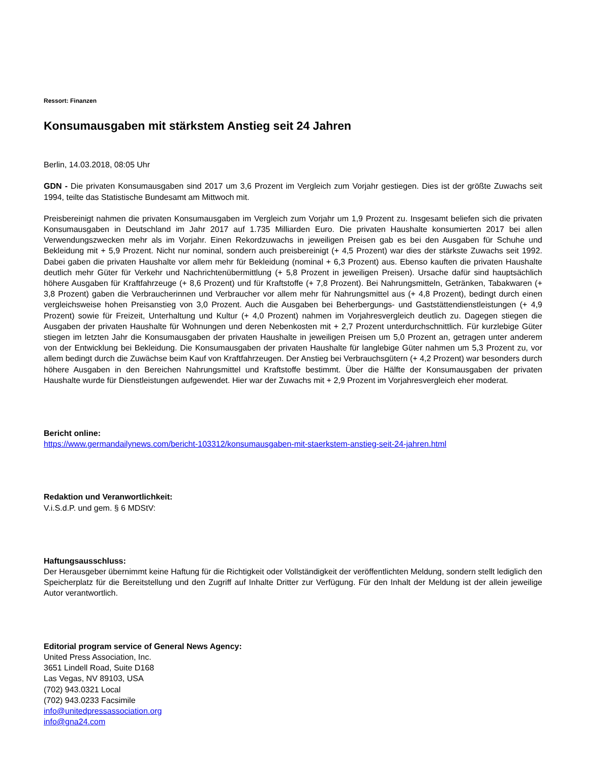Ressort: Finanzen
Konsumausgaben mit stärkstem Anstieg seit 24 Jahren
Berlin, 14.03.2018, 08:05 Uhr
GDN - Die privaten Konsumausgaben sind 2017 um 3,6 Prozent im Vergleich zum Vorjahr gestiegen. Dies ist der größte Zuwachs seit 1994, teilte das Statistische Bundesamt am Mittwoch mit.
Preisbereinigt nahmen die privaten Konsumausgaben im Vergleich zum Vorjahr um 1,9 Prozent zu. Insgesamt beliefen sich die privaten Konsumausgaben in Deutschland im Jahr 2017 auf 1.735 Milliarden Euro. Die privaten Haushalte konsumierten 2017 bei allen Verwendungszwecken mehr als im Vorjahr. Einen Rekordzuwachs in jeweiligen Preisen gab es bei den Ausgaben für Schuhe und Bekleidung mit + 5,9 Prozent. Nicht nur nominal, sondern auch preisbereinigt (+ 4,5 Prozent) war dies der stärkste Zuwachs seit 1992. Dabei gaben die privaten Haushalte vor allem mehr für Bekleidung (nominal + 6,3 Prozent) aus. Ebenso kauften die privaten Haushalte deutlich mehr Güter für Verkehr und Nachrichtenübermittlung (+ 5,8 Prozent in jeweiligen Preisen). Ursache dafür sind hauptsächlich höhere Ausgaben für Kraftfahrzeuge (+ 8,6 Prozent) und für Kraftstoffe (+ 7,8 Prozent). Bei Nahrungsmitteln, Getränken, Tabakwaren (+ 3,8 Prozent) gaben die Verbraucherinnen und Verbraucher vor allem mehr für Nahrungsmittel aus (+ 4,8 Prozent), bedingt durch einen vergleichsweise hohen Preisanstieg von 3,0 Prozent. Auch die Ausgaben bei Beherbergungs- und Gaststättendienstleistungen (+ 4,9 Prozent) sowie für Freizeit, Unterhaltung und Kultur (+ 4,0 Prozent) nahmen im Vorjahresvergleich deutlich zu. Dagegen stiegen die Ausgaben der privaten Haushalte für Wohnungen und deren Nebenkosten mit + 2,7 Prozent unterdurchschnittlich. Für kurzlebige Güter stiegen im letzten Jahr die Konsumausgaben der privaten Haushalte in jeweiligen Preisen um 5,0 Prozent an, getragen unter anderem von der Entwicklung bei Bekleidung. Die Konsumausgaben der privaten Haushalte für langlebige Güter nahmen um 5,3 Prozent zu, vor allem bedingt durch die Zuwächse beim Kauf von Kraftfahrzeugen. Der Anstieg bei Verbrauchsgütern (+ 4,2 Prozent) war besonders durch höhere Ausgaben in den Bereichen Nahrungsmittel und Kraftstoffe bestimmt. Über die Hälfte der Konsumausgaben der privaten Haushalte wurde für Dienstleistungen aufgewendet. Hier war der Zuwachs mit + 2,9 Prozent im Vorjahresvergleich eher moderat.
Bericht online:
https://www.germandailynews.com/bericht-103312/konsumausgaben-mit-staerkstem-anstieg-seit-24-jahren.html
Redaktion und Veranwortlichkeit:
V.i.S.d.P. und gem. § 6 MDStV:
Haftungsausschluss:
Der Herausgeber übernimmt keine Haftung für die Richtigkeit oder Vollständigkeit der veröffentlichten Meldung, sondern stellt lediglich den Speicherplatz für die Bereitstellung und den Zugriff auf Inhalte Dritter zur Verfügung. Für den Inhalt der Meldung ist der allein jeweilige Autor verantwortlich.
Editorial program service of General News Agency:
United Press Association, Inc.
3651 Lindell Road, Suite D168
Las Vegas, NV 89103, USA
(702) 943.0321 Local
(702) 943.0233 Facsimile
info@unitedpressassociation.org
info@gna24.com